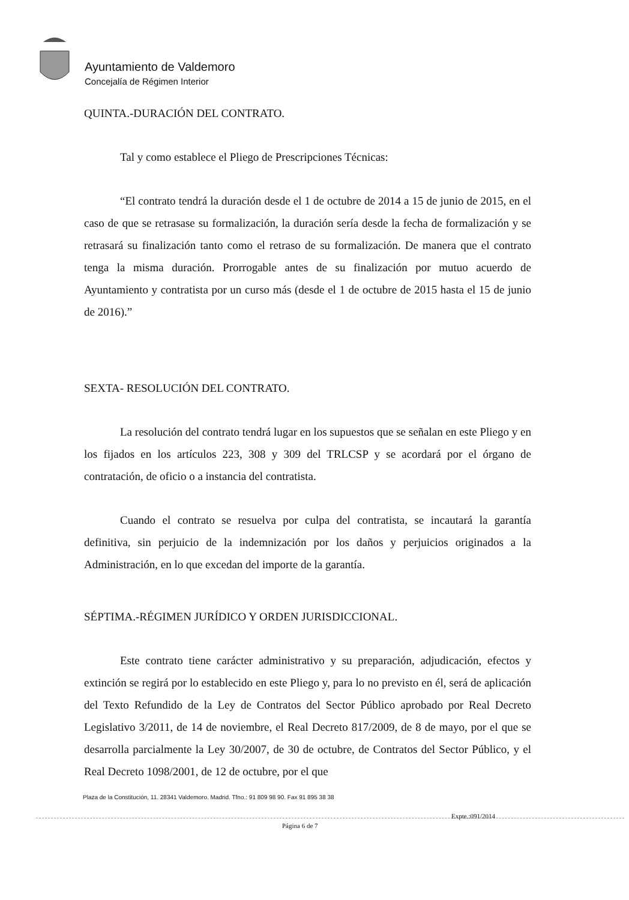Ayuntamiento de Valdemoro
Concejalía de Régimen Interior
QUINTA.-DURACIÓN DEL CONTRATO.
Tal y como establece el Pliego de Prescripciones Técnicas:
“El contrato tendrá la duración desde el 1 de octubre de 2014 a 15 de junio de 2015, en el caso de que se retrasase su formalización, la duración sería desde la fecha de formalización y se retrasará su finalización tanto como el retraso de su formalización. De manera que el contrato tenga la misma duración. Prorrogable antes de su finalización por mutuo acuerdo de Ayuntamiento y contratista por un curso más (desde el 1 de octubre de 2015 hasta el 15 de junio de 2016).”
SEXTA- RESOLUCIÓN DEL CONTRATO.
La resolución del contrato tendrá lugar en los supuestos que se señalan en este Pliego y en los fijados en los artículos 223, 308 y 309 del TRLCSP y se acordará por el órgano de contratación, de oficio o a instancia del contratista.
Cuando el contrato se resuelva por culpa del contratista, se incautará la garantía definitiva, sin perjuicio de la indemnización por los daños y perjuicios originados a la Administración, en lo que excedan del importe de la garantía.
SÉPTIMA.-RÉGIMEN JURÍDICO Y ORDEN JURISDICCIONAL.
Este contrato tiene carácter administrativo y su preparación, adjudicación, efectos y extinción se regirá por lo establecido en este Pliego y, para lo no previsto en él, será de aplicación del Texto Refundido de la Ley de Contratos del Sector Público aprobado por Real Decreto Legislativo 3/2011, de 14 de noviembre, el Real Decreto 817/2009, de 8 de mayo, por el que se desarrolla parcialmente la Ley 30/2007, de 30 de octubre, de Contratos del Sector Público, y el Real Decreto 1098/2001, de 12 de octubre, por el que
Plaza de la Constitución, 11. 28341 Valdemoro. Madrid. Tfno.: 91 809 98 90. Fax 91 895 38 38
Expte.:091/2014
Página 6 de 7